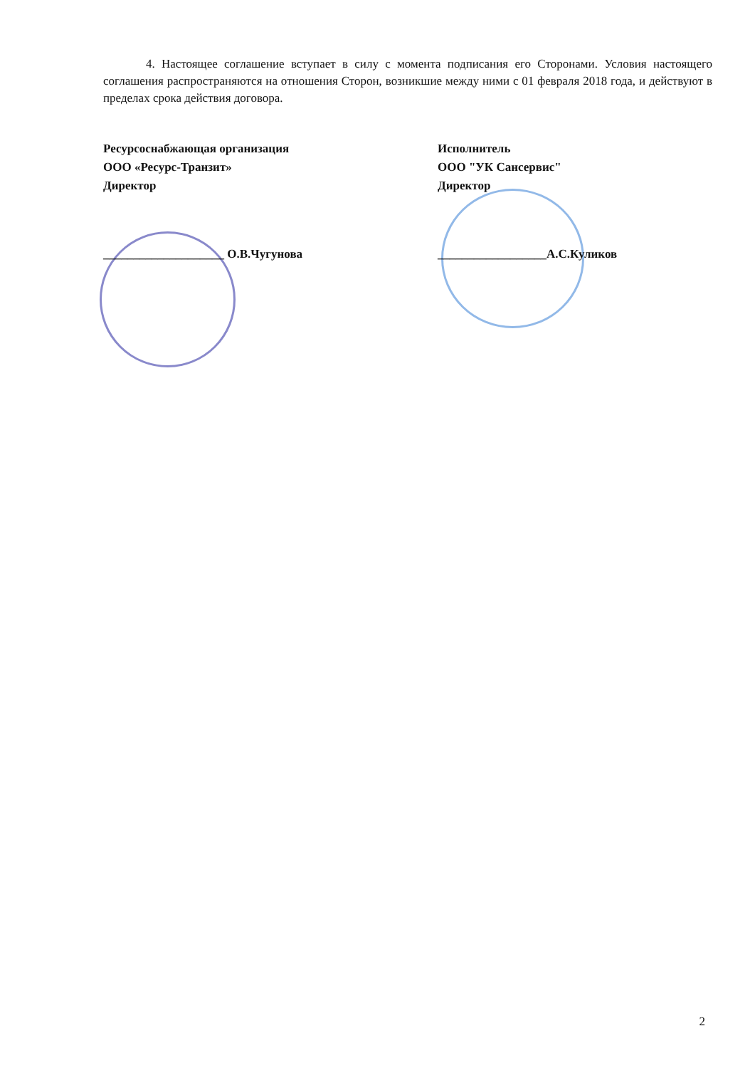4. Настоящее соглашение вступает в силу с момента подписания его Сторонами. Условия настоящего соглашения распространяются на отношения Сторон, возникшие между ними с 01 февраля 2018 года, и действуют в пределах срока действия договора.
Ресурсоснабжающая организация
ООО «Ресурс-Транзит»
Директор
____________________ О.В.Чугунова
Исполнитель
ООО "УК Сансервис"
Директор
__________________А.С.Куликов
2